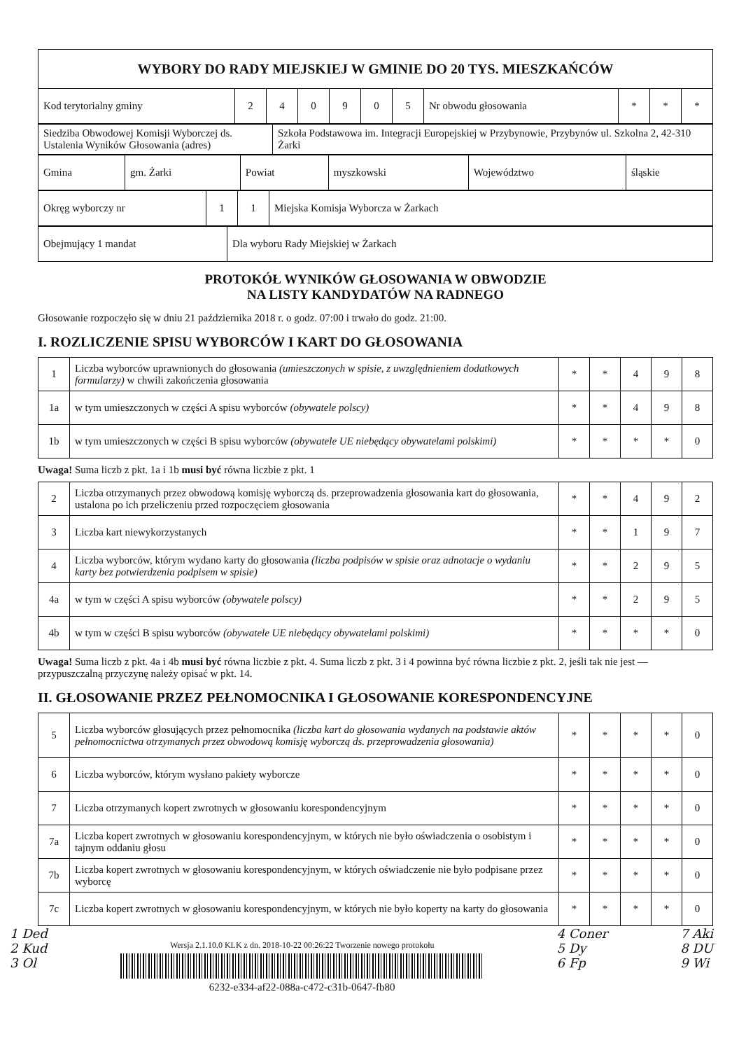| WYBORY DO RADY MIEJSKIEJ W GMINIE DO 20 TYS. MIESZKAŃCÓW | | | | | | | | | | |
| Kod terytorialny gminy | 2 | 4 | 0 | 9 | 0 | 5 | Nr obwodu głosowania | * | * | * |
| Siedziba Obwodowej Komisji Wyborczej ds. Ustalenia Wyników Głosowania (adres) | Szkoła Podstawowa im. Integracji Europejskiej w Przybynowie, Przybynów ul. Szkolna 2, 42-310 Żarki |
| Gmina | gm. Żarki | Powiat | myszkowski | Województwo | śląskie |
| Okręg wyborczy nr | 1 | 1 | Miejska Komisja Wyborcza w Żarkach |
| Obejmujący 1 mandat | Dla wyboru Rady Miejskiej w Żarkach |
PROTOKÓŁ WYNIKÓW GŁOSOWANIA W OBWODZIE
NA LISTY KANDYDATÓW NA RADNEGO
Głosowanie rozpoczęło się w dniu 21 października 2018 r. o godz. 07:00 i trwało do godz. 21:00.
I. ROZLICZENIE SPISU WYBORCÓW I KART DO GŁOSOWANIA
| 1 | Liczba wyborców uprawnionych do głosowania (umieszczonych w spisie, z uwzględnieniem dodatkowych formularzy) w chwili zakończenia głosowania | * | * | 4 | 9 | 8 |
| 1a | w tym umieszczonych w części A spisu wyborców (obywatele polscy) | * | * | 4 | 9 | 8 |
| 1b | w tym umieszczonych w części B spisu wyborców (obywatele UE niebędący obywatelami polskimi) | * | * | * | * | 0 |
Uwaga! Suma liczb z pkt. 1a i 1b musi być równa liczbie z pkt. 1
| 2 | Liczba otrzymanych przez obwodową komisję wyborczą ds. przeprowadzenia głosowania kart do głosowania, ustalona po ich przeliczeniu przed rozpoczęciem głosowania | * | * | 4 | 9 | 2 |
| 3 | Liczba kart niewykorzystanych | * | * | 1 | 9 | 7 |
| 4 | Liczba wyborców, którym wydano karty do głosowania (liczba podpisów w spisie oraz adnotacje o wydaniu karty bez potwierdzenia podpisem w spisie) | * | * | 2 | 9 | 5 |
| 4a | w tym w części A spisu wyborców (obywatele polscy) | * | * | 2 | 9 | 5 |
| 4b | w tym w części B spisu wyborców (obywatele UE niebędący obywatelami polskimi) | * | * | * | * | 0 |
Uwaga! Suma liczb z pkt. 4a i 4b musi być równa liczbie z pkt. 4. Suma liczb z pkt. 3 i 4 powinna być równa liczbie z pkt. 2, jeśli tak nie jest — przypuszczalną przyczynę należy opisać w pkt. 14.
II. GŁOSOWANIE PRZEZ PEŁNOMOCNIKA I GŁOSOWANIE KORESPONDENCYJNE
| 5 | Liczba wyborców głosujących przez pełnomocnika (liczba kart do głosowania wydanych na podstawie aktów pełnomocnictwa otrzymanych przez obwodową komisję wyborczą ds. przeprowadzenia głosowania) | * | * | * | * | 0 |
| 6 | Liczba wyborców, którym wysłano pakiety wyborcze | * | * | * | * | 0 |
| 7 | Liczba otrzymanych kopert zwrotnych w głosowaniu korespondencyjnym | * | * | * | * | 0 |
| 7a | Liczba kopert zwrotnych w głosowaniu korespondencyjnym, w których nie było oświadczenia o osobistym i tajnym oddaniu głosu | * | * | * | * | 0 |
| 7b | Liczba kopert zwrotnych w głosowaniu korespondencyjnym, w których oświadczenie nie było podpisane przez wyborcę | * | * | * | * | 0 |
| 7c | Liczba kopert zwrotnych w głosowaniu korespondencyjnym, w których nie było koperty na karty do głosowania | * | * | * | * | 0 |
1 Ded
2 Kud
3 Ol
Wersja 2.1.10.0 KLK z dn. 2018-10-22 00:26:22 Tworzenie nowego protokołu
6232-e334-af22-088a-c472-c31b-0647-fb80
4 Coner
5 Dy
6 Fp
7 Aki
8 DU
9 Wi